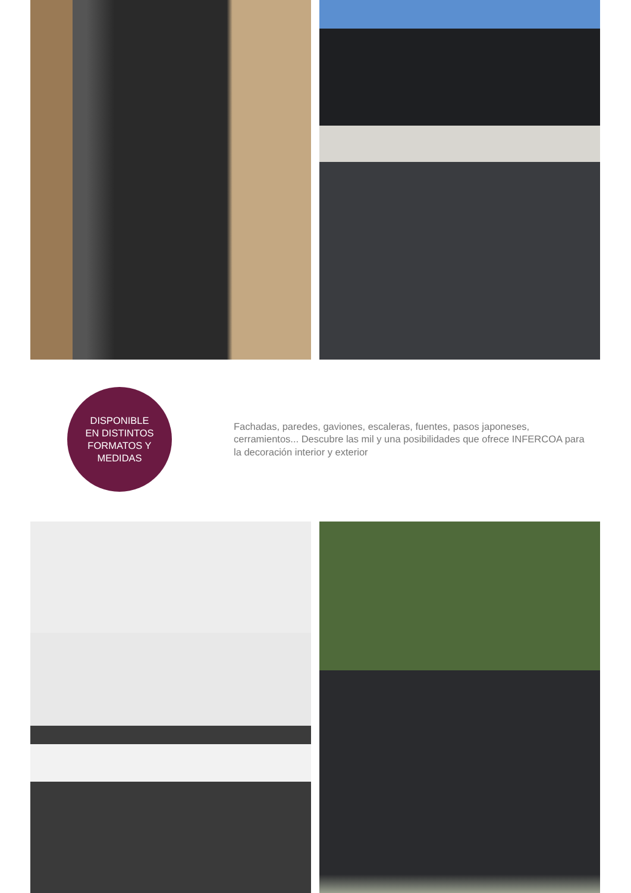DISPONIBLE
EN DISTINTOS
FORMATOS Y
MEDIDAS
Fachadas, paredes, gaviones, escaleras, fuentes, pasos japoneses, cerramientos... Descubre las mil y una posibilidades que ofrece INFERCOA para la decoración interior y exterior